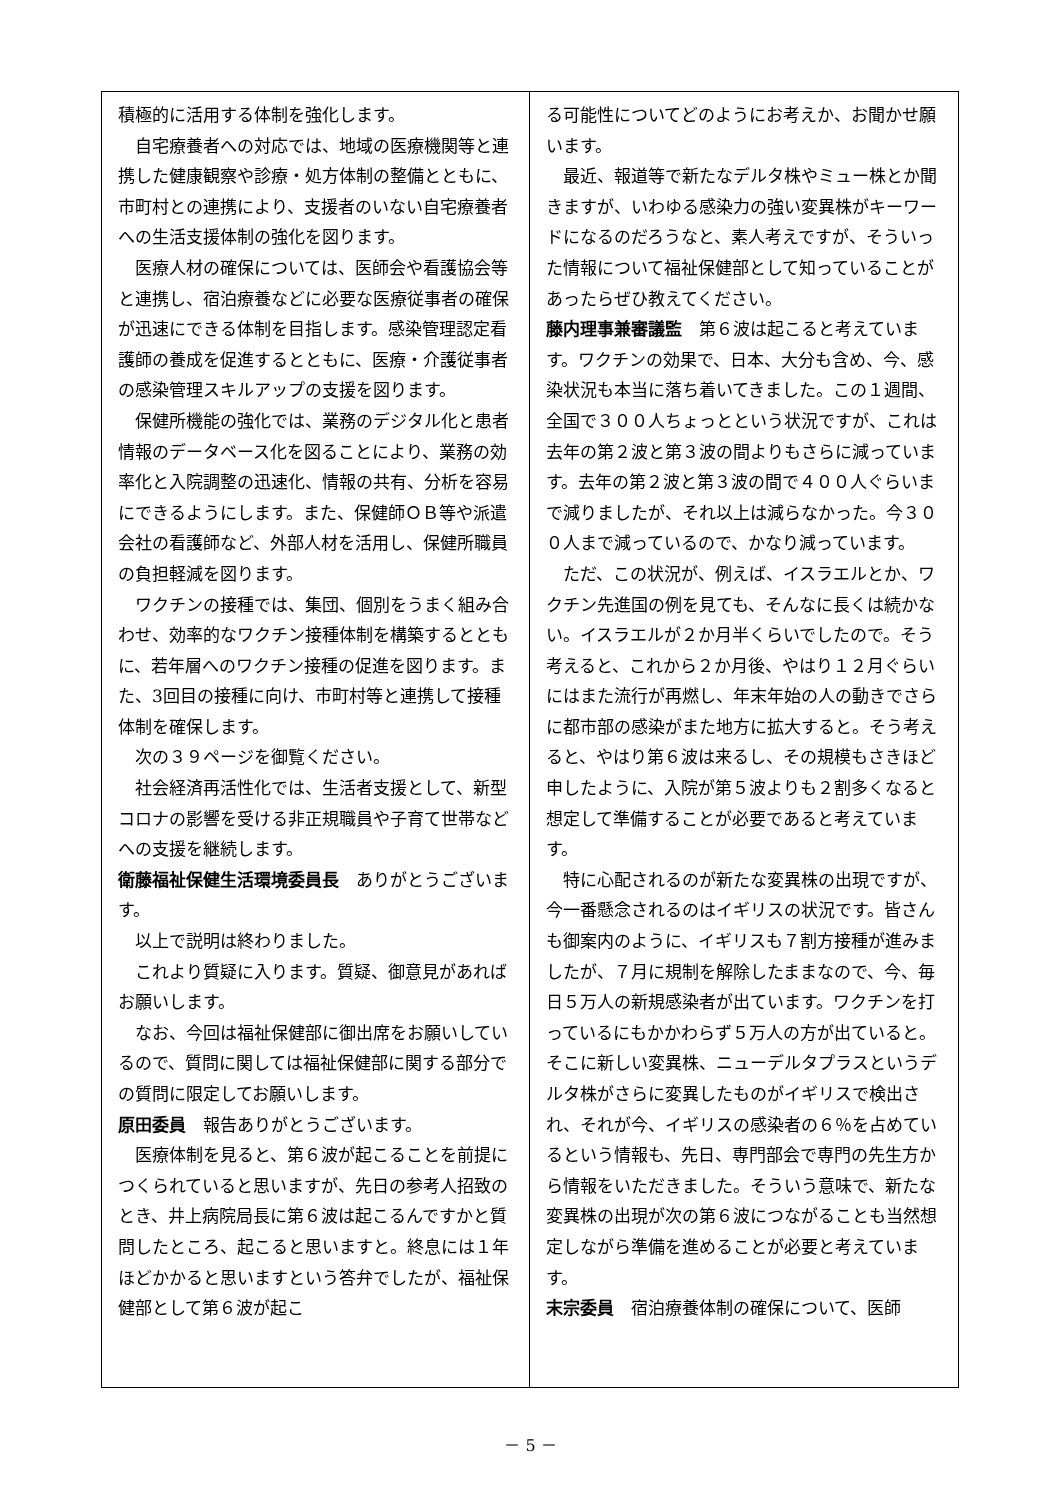積極的に活用する体制を強化します。
自宅療養者への対応では、地域の医療機関等と連携した健康観察や診療・処方体制の整備とともに、市町村との連携により、支援者のいない自宅療養者への生活支援体制の強化を図ります。
医療人材の確保については、医師会や看護協会等と連携し、宿泊療養などに必要な医療従事者の確保が迅速にできる体制を目指します。感染管理認定看護師の養成を促進するとともに、医療・介護従事者の感染管理スキルアップの支援を図ります。
保健所機能の強化では、業務のデジタル化と患者情報のデータベース化を図ることにより、業務の効率化と入院調整の迅速化、情報の共有、分析を容易にできるようにします。また、保健師ＯＢ等や派遣会社の看護師など、外部人材を活用し、保健所職員の負担軽減を図ります。
ワクチンの接種では、集団、個別をうまく組み合わせ、効率的なワクチン接種体制を構築するとともに、若年層へのワクチン接種の促進を図ります。また、3回目の接種に向け、市町村等と連携して接種体制を確保します。
次の３９ページを御覧ください。
社会経済再活性化では、生活者支援として、新型コロナの影響を受ける非正規職員や子育て世帯などへの支援を継続します。
衛藤福祉保健生活環境委員長　ありがとうございます。
以上で説明は終わりました。
これより質疑に入ります。質疑、御意見があればお願いします。
なお、今回は福祉保健部に御出席をお願いしているので、質問に関しては福祉保健部に関する部分での質問に限定してお願いします。
原田委員　報告ありがとうございます。
医療体制を見ると、第６波が起こることを前提につくられていると思いますが、先日の参考人招致のとき、井上病院局長に第６波は起こるんですかと質問したところ、起こると思いますと。終息には１年ほどかかると思いますという答弁でしたが、福祉保健部として第６波が起こ
る可能性についてどのようにお考えか、お聞かせ願います。
最近、報道等で新たなデルタ株やミュー株とか聞きますが、いわゆる感染力の強い変異株がキーワードになるのだろうなと、素人考えですが、そういった情報について福祉保健部として知っていることがあったらぜひ教えてください。
藤内理事兼審議監　第６波は起こると考えています。ワクチンの効果で、日本、大分も含め、今、感染状況も本当に落ち着いてきました。この１週間、全国で３００人ちょっとという状況ですが、これは去年の第２波と第３波の間よりもさらに減っています。去年の第２波と第３波の間で４００人ぐらいまで減りましたが、それ以上は減らなかった。今３００人まで減っているので、かなり減っています。
ただ、この状況が、例えば、イスラエルとか、ワクチン先進国の例を見ても、そんなに長くは続かない。イスラエルが２か月半くらいでしたので。そう考えると、これから２か月後、やはり１２月ぐらいにはまた流行が再燃し、年末年始の人の動きでさらに都市部の感染がまた地方に拡大すると。そう考えると、やはり第６波は来るし、その規模もさきほど申したように、入院が第５波よりも２割多くなると想定して準備することが必要であると考えています。
特に心配されるのが新たな変異株の出現ですが、今一番懸念されるのはイギリスの状況です。皆さんも御案内のように、イギリスも７割方接種が進みましたが、７月に規制を解除したままなので、今、毎日５万人の新規感染者が出ています。ワクチンを打っているにもかかわらず５万人の方が出ていると。そこに新しい変異株、ニューデルタプラスというデルタ株がさらに変異したものがイギリスで検出され、それが今、イギリスの感染者の６％を占めているという情報も、先日、専門部会で専門の先生方から情報をいただきました。そういう意味で、新たな変異株の出現が次の第６波につながることも当然想定しながら準備を進めることが必要と考えています。
末宗委員　宿泊療養体制の確保について、医師
－ 5 －